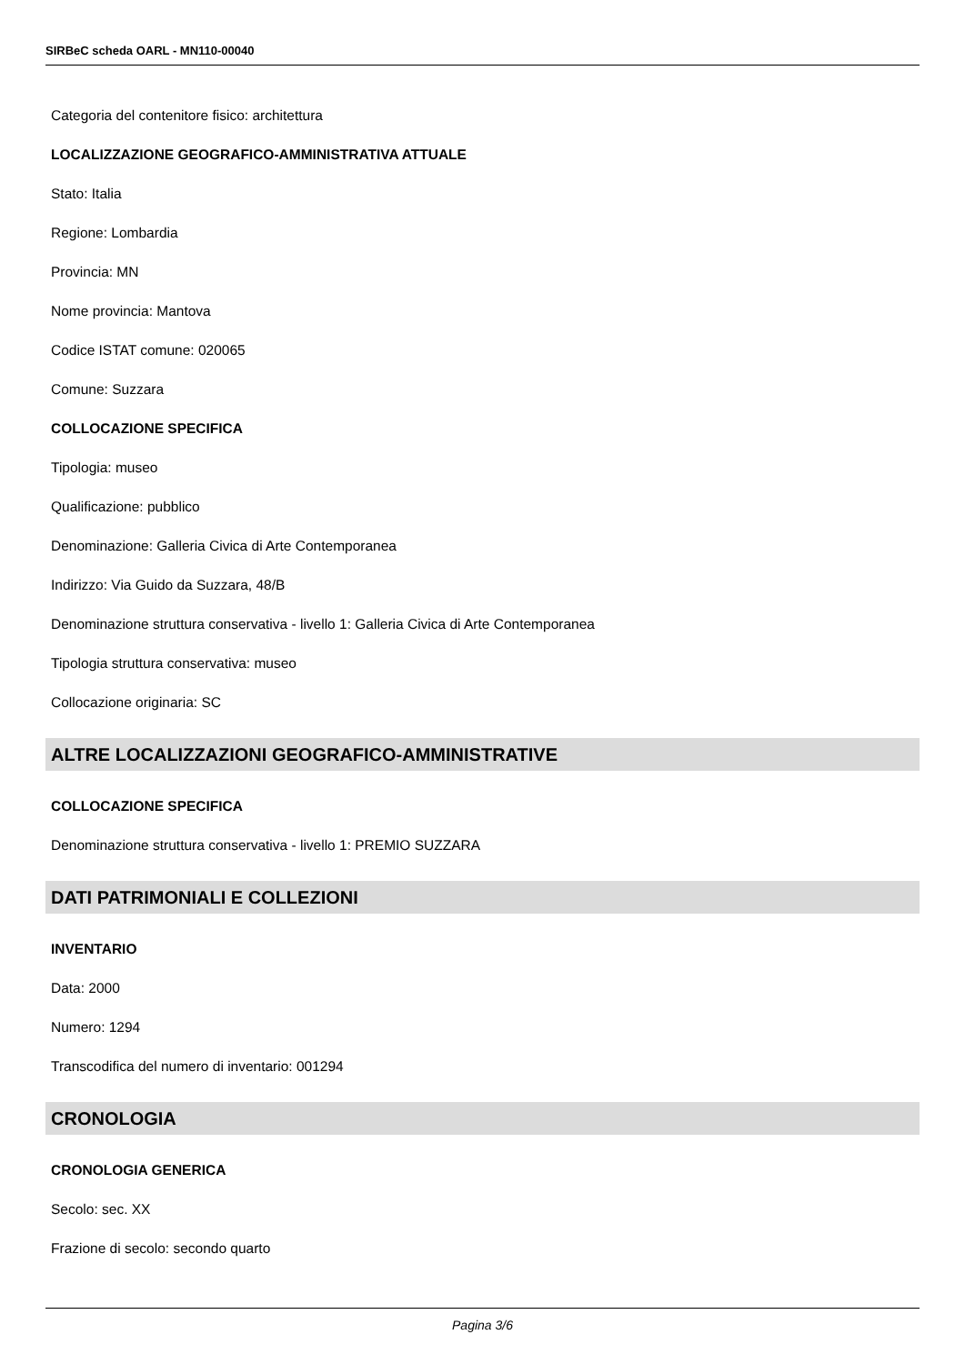SIRBeC scheda OARL - MN110-00040
Categoria del contenitore fisico: architettura
LOCALIZZAZIONE GEOGRAFICO-AMMINISTRATIVA ATTUALE
Stato: Italia
Regione: Lombardia
Provincia: MN
Nome provincia: Mantova
Codice ISTAT comune: 020065
Comune: Suzzara
COLLOCAZIONE SPECIFICA
Tipologia: museo
Qualificazione: pubblico
Denominazione: Galleria Civica di Arte Contemporanea
Indirizzo: Via Guido da Suzzara, 48/B
Denominazione struttura conservativa - livello 1: Galleria Civica di Arte Contemporanea
Tipologia struttura conservativa: museo
Collocazione originaria: SC
ALTRE LOCALIZZAZIONI GEOGRAFICO-AMMINISTRATIVE
COLLOCAZIONE SPECIFICA
Denominazione struttura conservativa - livello 1: PREMIO SUZZARA
DATI PATRIMONIALI E COLLEZIONI
INVENTARIO
Data: 2000
Numero: 1294
Transcodifica del numero di inventario: 001294
CRONOLOGIA
CRONOLOGIA GENERICA
Secolo: sec. XX
Frazione di secolo: secondo quarto
Pagina 3/6